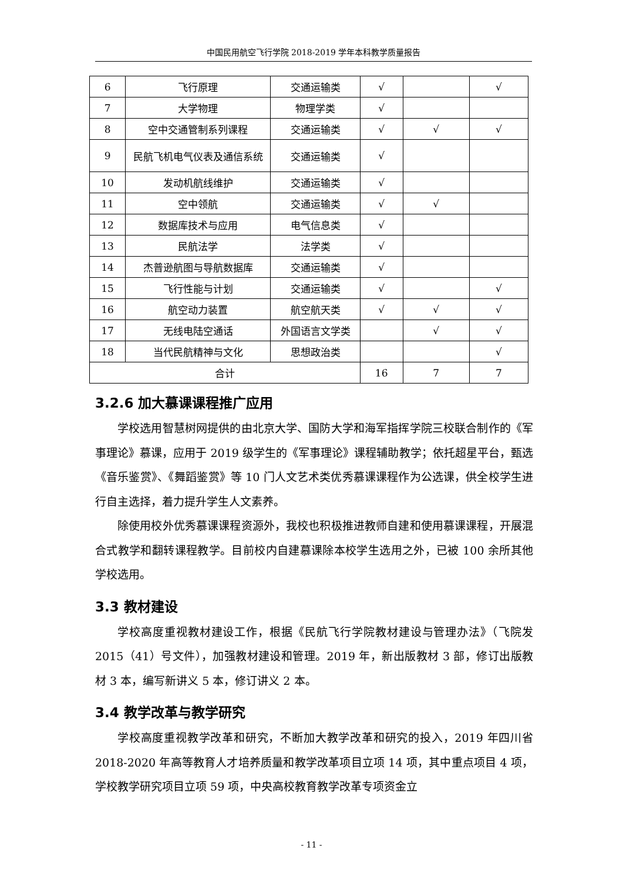中国民用航空飞行学院 2018-2019 学年本科教学质量报告
| 6 | 飞行原理 | 交通运输类 | √ | | √ |
| 7 | 大学物理 | 物理学类 | √ | | |
| 8 | 空中交通管制系列课程 | 交通运输类 | √ | √ | √ |
| 9 | 民航飞机电气仪表及通信系统 | 交通运输类 | √ | | |
| 10 | 发动机航线维护 | 交通运输类 | √ | | |
| 11 | 空中领航 | 交通运输类 | √ | √ | |
| 12 | 数据库技术与应用 | 电气信息类 | √ | | |
| 13 | 民航法学 | 法学类 | √ | | |
| 14 | 杰普逊航图与导航数据库 | 交通运输类 | √ | | |
| 15 | 飞行性能与计划 | 交通运输类 | √ | | √ |
| 16 | 航空动力装置 | 航空航天类 | √ | √ | √ |
| 17 | 无线电陆空通话 | 外国语言文学类 | | √ | √ |
| 18 | 当代民航精神与文化 | 思想政治类 | | | √ |
| 合计 | | | 16 | 7 | 7 |
3.2.6 加大慕课课程推广应用
学校选用智慧树网提供的由北京大学、国防大学和海军指挥学院三校联合制作的《军事理论》慕课，应用于 2019 级学生的《军事理论》课程辅助教学；依托超星平台，甄选《音乐鉴赏》、《舞蹈鉴赏》等 10 门人文艺术类优秀慕课课程作为公选课，供全校学生进行自主选择，着力提升学生人文素养。
除使用校外优秀慕课课程资源外，我校也积极推进教师自建和使用慕课课程，开展混合式教学和翻转课程教学。目前校内自建慕课除本校学生选用之外，已被 100 余所其他学校选用。
3.3 教材建设
学校高度重视教材建设工作，根据《民航飞行学院教材建设与管理办法》（飞院发 2015（41）号文件），加强教材建设和管理。2019 年，新出版教材 3 部，修订出版教材 3 本，编写新讲义 5 本，修订讲义 2 本。
3.4 教学改革与教学研究
学校高度重视教学改革和研究，不断加大教学改革和研究的投入，2019 年四川省 2018-2020 年高等教育人才培养质量和教学改革项目立项 14 项，其中重点项目 4 项，学校教学研究项目立项 59 项，中央高校教育教学改革专项资金立
- 11 -